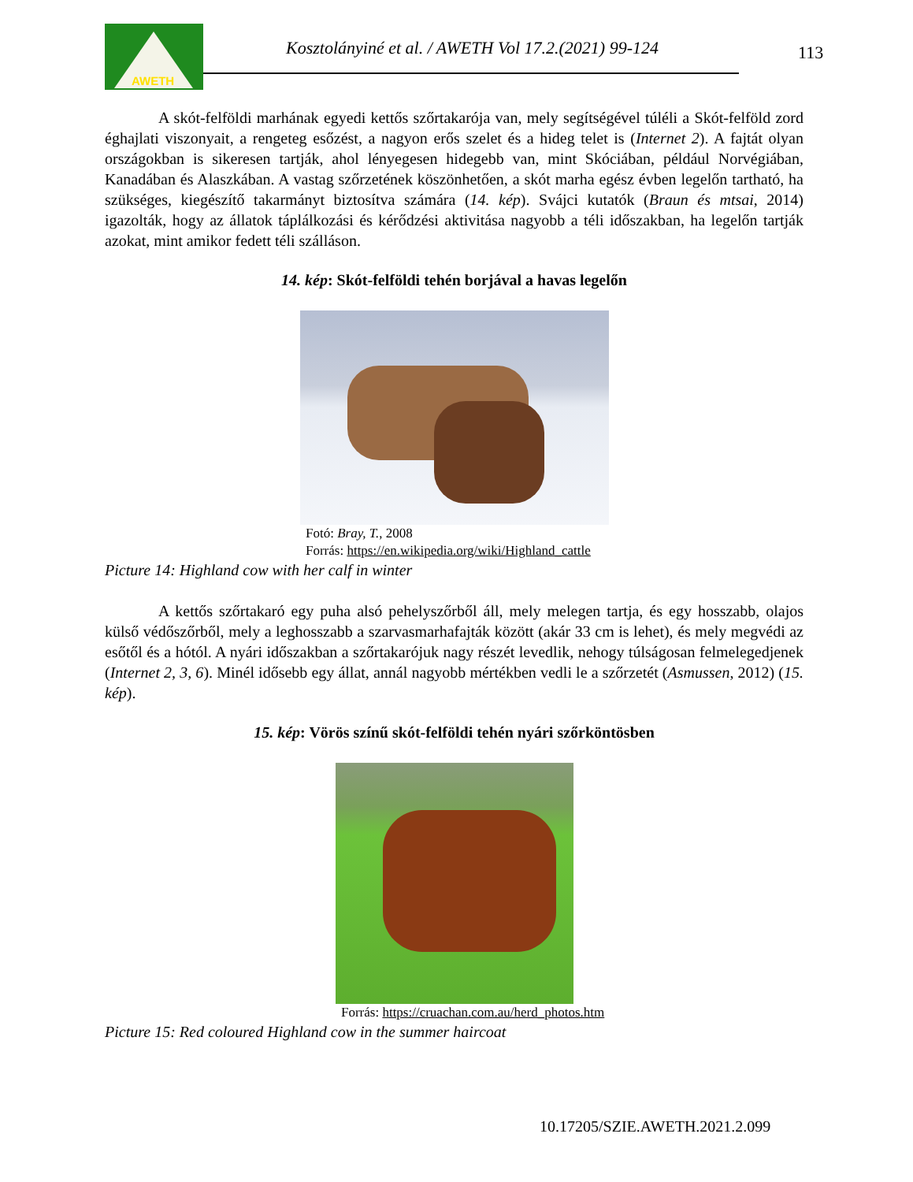AWETH
Kosztolányiné et al. / AWETH Vol 17.2.(2021) 99-124
113
A skót-felföldi marhának egyedi kettős szőrtakarója van, mely segítségével túléli a Skót-felföld zord éghajlati viszonyait, a rengeteg esőzést, a nagyon erős szelet és a hideg telet is (Internet 2). A fajtát olyan országokban is sikeresen tartják, ahol lényegesen hidegebb van, mint Skóciában, például Norvégiában, Kanadában és Alaszkában. A vastag szőrzetének köszönhetően, a skót marha egész évben legelőn tartható, ha szükséges, kiegészítő takarmányt biztosítva számára (14. kép). Svájci kutatók (Braun és mtsai, 2014) igazolták, hogy az állatok táplálkozási és kérődzési aktivitása nagyobb a téli időszakban, ha legelőn tartják azokat, mint amikor fedett téli szálláson.
14. kép: Skót-felföldi tehén borjával a havas legelőn
Fotó: Bray, T., 2008
Forrás: https://en.wikipedia.org/wiki/Highland_cattle
Picture 14: Highland cow with her calf in winter
A kettős szőrtakaró egy puha alsó pehelyszőrből áll, mely melegen tartja, és egy hosszabb, olajos külső védőszőrből, mely a leghosszabb a szarvasmarhafajták között (akár 33 cm is lehet), és mely megvédi az esőtől és a hótól. A nyári időszakban a szőrtakarójuk nagy részét levedlik, nehogy túlságosan felmelegedjenek (Internet 2, 3, 6). Minél idősebb egy állat, annál nagyobb mértékben vedli le a szőrzetét (Asmussen, 2012) (15. kép).
15. kép: Vörös színű skót-felföldi tehén nyári szőrköntösben
Forrás: https://cruachan.com.au/herd_photos.htm
Picture 15: Red coloured Highland cow in the summer haircoat
10.17205/SZIE.AWETH.2021.2.099